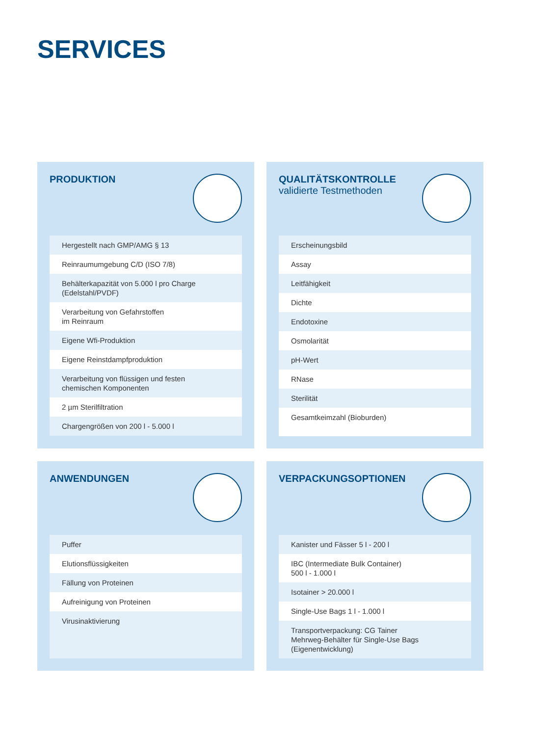SERVICES
PRODUKTION
| Hergestellt nach GMP/AMG § 13 |
| Reinraumumgebung C/D (ISO 7/8) |
| Behälterkapazität von 5.000 l pro Charge (Edelstahl/PVDF) |
| Verarbeitung von Gefahrstoffen im Reinraum |
| Eigene Wfi-Produktion |
| Eigene Reinstdampfproduktion |
| Verarbeitung von flüssigen und festen chemischen Komponenten |
| 2 µm Sterilfiltration |
| Chargengrößen von 200 l - 5.000 l |
QUALITÄTSKONTROLLE
validierte Testmethoden
| Erscheinungsbild |
| Assay |
| Leitfähigkeit |
| Dichte |
| Endotoxine |
| Osmolarität |
| pH-Wert |
| RNase |
| Sterilität |
| Gesamtkeimzahl (Bioburden) |
ANWENDUNGEN
| Puffer |
| Elutionsflüssigkeiten |
| Fällung von Proteinen |
| Aufreinigung von Proteinen |
| Virusinaktivierung |
VERPACKUNGSOPTIONEN
| Kanister und Fässer 5 l - 200 l |
| IBC (Intermediate Bulk Container) 500 l - 1.000 l |
| Isotainer > 20.000 l |
| Single-Use Bags 1 l - 1.000 l |
| Transportverpackung: CG Tainer Mehrweg-Behälter für Single-Use Bags (Eigenentwicklung) |